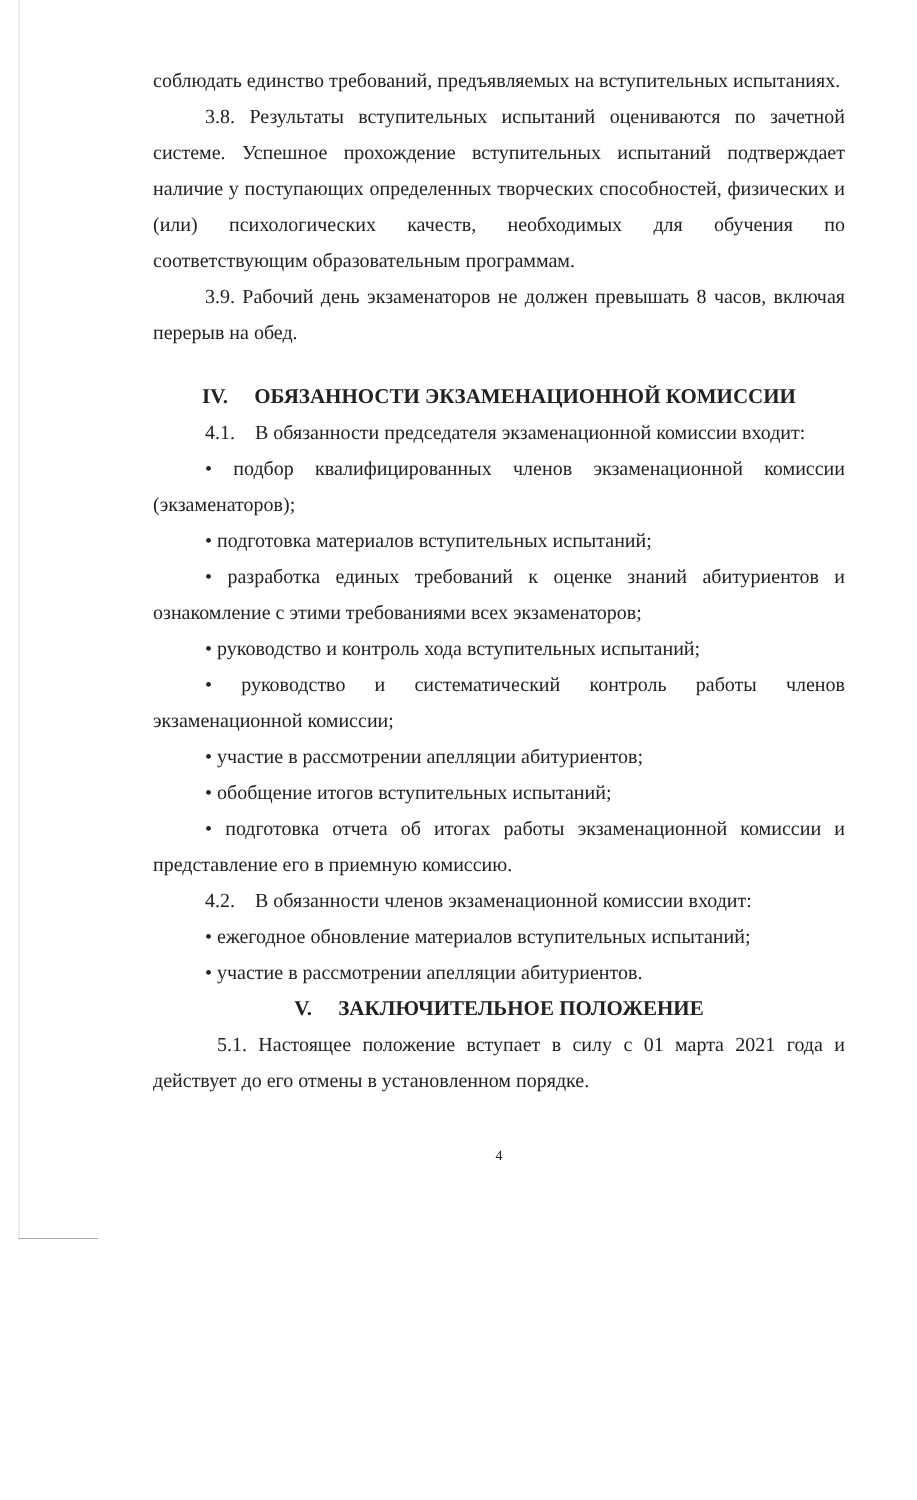соблюдать единство требований, предъявляемых на вступительных испытаниях.
3.8. Результаты вступительных испытаний оцениваются по зачетной системе. Успешное прохождение вступительных испытаний подтверждает наличие у поступающих определенных творческих способностей, физических и (или) психологических качеств, необходимых для обучения по соответствующим образовательным программам.
3.9. Рабочий день экзаменаторов не должен превышать 8 часов, включая перерыв на обед.
IV. ОБЯЗАННОСТИ ЭКЗАМЕНАЦИОННОЙ КОМИССИИ
4.1. В обязанности председателя экзаменационной комиссии входит:
• подбор квалифицированных членов экзаменационной комиссии (экзаменаторов);
• подготовка материалов вступительных испытаний;
• разработка единых требований к оценке знаний абитуриентов и ознакомление с этими требованиями всех экзаменаторов;
• руководство и контроль хода вступительных испытаний;
• руководство и систематический контроль работы членов экзаменационной комиссии;
• участие в рассмотрении апелляции абитуриентов;
• обобщение итогов вступительных испытаний;
• подготовка отчета об итогах работы экзаменационной комиссии и представление его в приемную комиссию.
4.2. В обязанности членов экзаменационной комиссии входит:
• ежегодное обновление материалов вступительных испытаний;
• участие в рассмотрении апелляции абитуриентов.
V. ЗАКЛЮЧИТЕЛЬНОЕ ПОЛОЖЕНИЕ
5.1. Настоящее положение вступает в силу с 01 марта 2021 года и действует до его отмены в установленном порядке.
4